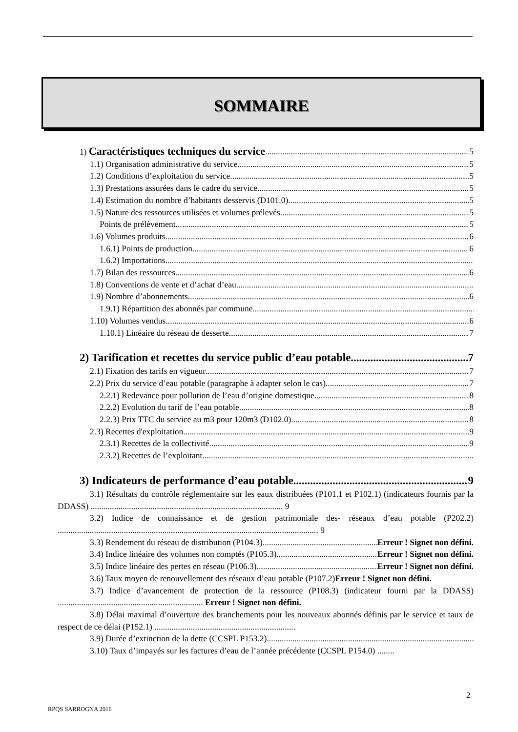SOMMAIRE
1) Caractéristiques techniques du service 5
1.1) Organisation administrative du service 5
1.2) Conditions d’exploitation du service 5
1.3) Prestations assurées dans le cadre du service 5
1.4) Estimation du nombre d’habitants desservis (D101.0) 5
1.5) Nature des ressources utilisées et volumes prélevés 5
Points de prélèvement 5
1.6) Volumes produits 6
1.6.1) Points de production 6
1.6.2) Importations
1.7) Bilan des ressources 6
1.8) Conventions de vente et d’achat d’eau
1.9) Nombre d’abonnements 6
1.9.1) Répartition des abonnés par commune
1.10) Volumes vendus 6
1.10.1) Linéaire du réseau de desserte 7
2) Tarification et recettes du service public d’eau potable 7
2.1) Fixation des tarifs en vigueur 7
2.2) Prix du service d’eau potable (paragraphe à adapter selon le cas) 7
2.2.1) Redevance pour pollution de l’eau d’origine domestique 8
2.2.2) Evolution du tarif de l’eau potable 8
2.2.3) Prix TTC du service au m3 pour 120m3 (D102.0) 8
2.3) Recettes d'exploitation 9
2.3.1) Recettes de la collectivité 9
2.3.2) Recettes de l’exploitant
3) Indicateurs de performance d’eau potable 9
3.1) Résultats du contrôle réglementaire sur les eaux distribuées (P101.1 et P102.1) (indicateurs fournis par la DDASS) .......................................................................................... 9
3.2) Indice de connaissance et de gestion patrimoniale des- réseaux d’eau potable (P202.2) .......................................................................................................................... 9
3.3) Rendement du réseau de distribution (P104.3) Erreur ! Signet non défini.
3.4) Indice linéaire des volumes non comptés (P105.3) Erreur ! Signet non défini.
3.5) Indice linéaire des pertes en réseau (P106.3) Erreur ! Signet non défini.
3.6) Taux moyen de renouvellement des réseaux d’eau potable (P107.2)Erreur ! Signet non défini.
3.7) Indice d’avancement de protection de la ressource (P108.3) (indicateur fourni par la DDASS) .................................................................... Erreur ! Signet non défini.
3.8) Délai maximal d’ouverture des branchements pour les nouveaux abonnés définis par le service et taux de respect de ce délai (P152.1) ..................................................................
3.9) Durée d’extinction de la dette (CCSPL P153.2)
3.10) Taux d’impayés sur les factures d’eau de l’année précédente (CCSPL P154.0) ........
2
RPQS SARROGNA 2016